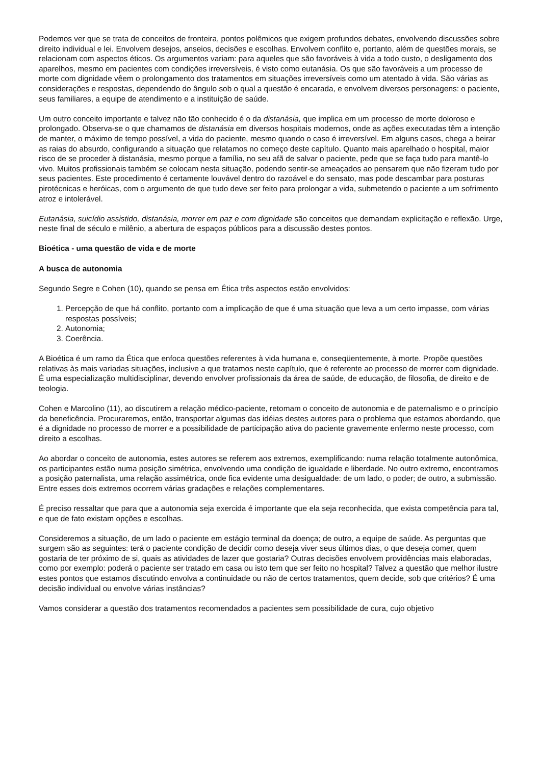Podemos ver que se trata de conceitos de fronteira, pontos polêmicos que exigem profundos debates, envolvendo discussões sobre direito individual e lei. Envolvem desejos, anseios, decisões e escolhas. Envolvem conflito e, portanto, além de questões morais, se relacionam com aspectos éticos. Os argumentos variam: para aqueles que são favoráveis à vida a todo custo, o desligamento dos aparelhos, mesmo em pacientes com condições irreversíveis, é visto como eutanásia. Os que são favoráveis a um processo de morte com dignidade vêem o prolongamento dos tratamentos em situações irreversíveis como um atentado à vida. São várias as considerações e respostas, dependendo do ângulo sob o qual a questão é encarada, e envolvem diversos personagens: o paciente, seus familiares, a equipe de atendimento e a instituição de saúde.
Um outro conceito importante e talvez não tão conhecido é o da distanásia, que implica em um processo de morte doloroso e prolongado. Observa-se o que chamamos de distanásia em diversos hospitais modernos, onde as ações executadas têm a intenção de manter, o máximo de tempo possível, a vida do paciente, mesmo quando o caso é irreversível. Em alguns casos, chega a beirar as raias do absurdo, configurando a situação que relatamos no começo deste capítulo. Quanto mais aparelhado o hospital, maior risco de se proceder à distanásia, mesmo porque a família, no seu afã de salvar o paciente, pede que se faça tudo para mantê-lo vivo. Muitos profissionais também se colocam nesta situação, podendo sentir-se ameaçados ao pensarem que não fizeram tudo por seus pacientes. Este procedimento é certamente louvável dentro do razoável e do sensato, mas pode descambar para posturas pirotécnicas e heróicas, com o argumento de que tudo deve ser feito para prolongar a vida, submetendo o paciente a um sofrimento atroz e intolerável.
Eutanásia, suicídio assistido, distanásia, morrer em paz e com dignidade são conceitos que demandam explicitação e reflexão. Urge, neste final de século e milênio, a abertura de espaços públicos para a discussão destes pontos.
Bioética - uma questão de vida e de morte
A busca de autonomia
Segundo Segre e Cohen (10), quando se pensa em Ética três aspectos estão envolvidos:
1. Percepção de que há conflito, portanto com a implicação de que é uma situação que leva a um certo impasse, com várias respostas possíveis;
2. Autonomia;
3. Coerência.
A Bioética é um ramo da Ética que enfoca questões referentes à vida humana e, conseqüentemente, à morte. Propõe questões relativas às mais variadas situações, inclusive a que tratamos neste capítulo, que é referente ao processo de morrer com dignidade. É uma especialização multidisciplinar, devendo envolver profissionais da área de saúde, de educação, de filosofia, de direito e de teologia.
Cohen e Marcolino (11), ao discutirem a relação médico-paciente, retomam o conceito de autonomia e de paternalismo e o princípio da beneficência. Procuraremos, então, transportar algumas das idéias destes autores para o problema que estamos abordando, que é a dignidade no processo de morrer e a possibilidade de participação ativa do paciente gravemente enfermo neste processo, com direito a escolhas.
Ao abordar o conceito de autonomia, estes autores se referem aos extremos, exemplificando: numa relação totalmente autonômica, os participantes estão numa posição simétrica, envolvendo uma condição de igualdade e liberdade. No outro extremo, encontramos a posição paternalista, uma relação assimétrica, onde fica evidente uma desigualdade: de um lado, o poder; de outro, a submissão. Entre esses dois extremos ocorrem várias gradações e relações complementares.
É preciso ressaltar que para que a autonomia seja exercida é importante que ela seja reconhecida, que exista competência para tal, e que de fato existam opções e escolhas.
Consideremos a situação, de um lado o paciente em estágio terminal da doença; de outro, a equipe de saúde. As perguntas que surgem são as seguintes: terá o paciente condição de decidir como deseja viver seus últimos dias, o que deseja comer, quem gostaria de ter próximo de si, quais as atividades de lazer que gostaria? Outras decisões envolvem providências mais elaboradas, como por exemplo: poderá o paciente ser tratado em casa ou isto tem que ser feito no hospital? Talvez a questão que melhor ilustre estes pontos que estamos discutindo envolva a continuidade ou não de certos tratamentos, quem decide, sob que critérios? É uma decisão individual ou envolve várias instâncias?
Vamos considerar a questão dos tratamentos recomendados a pacientes sem possibilidade de cura, cujo objetivo